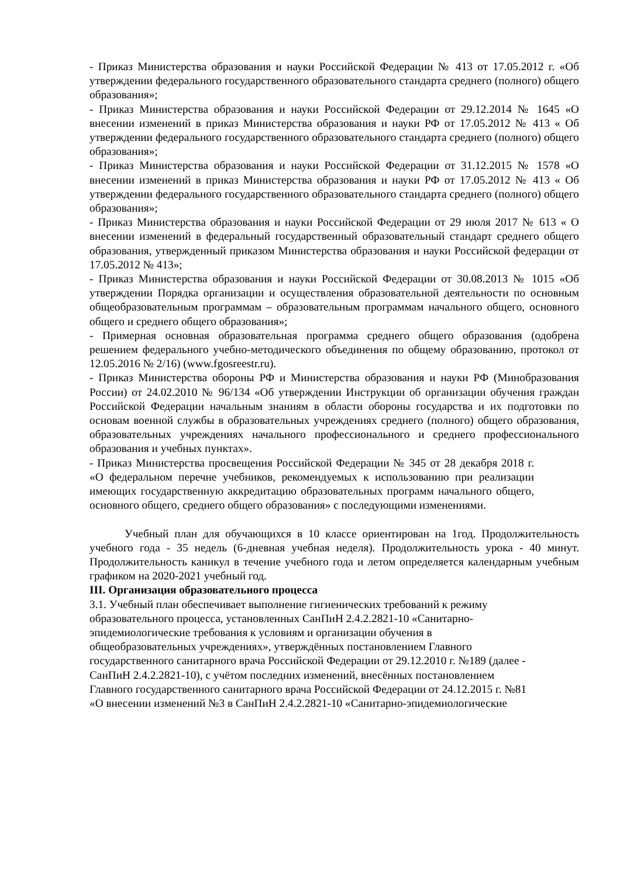- Приказ Министерства образования и науки Российской Федерации № 413 от 17.05.2012 г. «Об утверждении федерального государственного образовательного стандарта среднего (полного) общего образования»;
- Приказ Министерства образования и науки Российской Федерации от 29.12.2014 № 1645 «О внесении изменений в приказ Министерства образования и науки РФ от 17.05.2012 № 413 « Об утверждении федерального государственного образовательного стандарта среднего (полного) общего образования»;
- Приказ Министерства образования и науки Российской Федерации от 31.12.2015 № 1578 «О внесении изменений в приказ Министерства образования и науки РФ от 17.05.2012 № 413 « Об утверждении федерального государственного образовательного стандарта среднего (полного) общего образования»;
- Приказ Министерства образования и науки Российской Федерации от 29 июля 2017 № 613 « О внесении изменений в федеральный государственный образовательный стандарт среднего общего образования, утвержденный приказом Министерства образования и науки Российской федерации от 17.05.2012 № 413»;
- Приказ Министерства образования и науки Российской Федерации от 30.08.2013 № 1015 «Об утверждении Порядка организации и осуществления образовательной деятельности по основным общеобразовательным программам – образовательным программам начального общего, основного общего и среднего общего образования»;
- Примерная основная образовательная программа среднего общего образования (одобрена решением федерального учебно-методического объединения по общему образованию, протокол от 12.05.2016 № 2/16) (www.fgosreestr.ru).
- Приказ Министерства обороны РФ и Министерства образования и науки РФ (Минобразования России) от 24.02.2010 № 96/134 «Об утверждении Инструкции об организации обучения граждан Российской Федерации начальным знаниям в области обороны государства и их подготовки по основам военной службы в образовательных учреждениях среднего (полного) общего образования, образовательных учреждениях начального профессионального и среднего профессионального образования и учебных пунктах».
- Приказ Министерства просвещения Российской Федерации № 345 от 28 декабря 2018 г. «О федеральном перечне учебников, рекомендуемых к использованию при реализации имеющих государственную аккредитацию образовательных программ начального общего, основного общего, среднего общего образования» с последующими изменениями.
Учебный план для обучающихся в 10 классе ориентирован на 1год. Продолжительность учебного года - 35 недель (6-дневная учебная неделя). Продолжительность урока - 40 минут. Продолжительность каникул в течение учебного года и летом определяется календарным учебным графиком на 2020-2021 учебный год.
III. Организация образовательного процесса
3.1. Учебный план обеспечивает выполнение гигиенических требований к режиму
образовательного процесса, установленных СанПиН 2.4.2.2821-10 «Санитарно-
эпидемиологические требования к условиям и организации обучения в
общеобразовательных учреждениях», утверждённых постановлением Главного
государственного санитарного врача Российской Федерации от 29.12.2010 г. №189 (далее -
СанПиН 2.4.2.2821-10), с учётом последних изменений, внесённых постановлением
Главного государственного санитарного врача Российской Федерации от 24.12.2015 г. №81
«О внесении изменений №3 в СанПиН 2.4.2.2821-10 «Санитарно-эпидемиологические